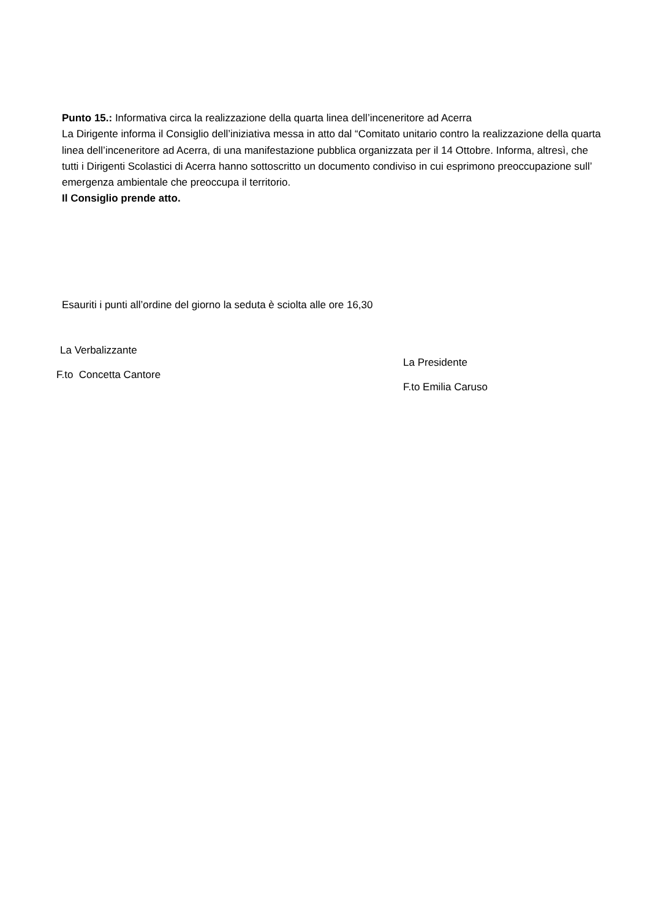Punto 15.: Informativa circa la realizzazione della quarta linea dell’inceneritore ad Acerra
La Dirigente informa il Consiglio dell’iniziativa messa in atto dal “Comitato unitario contro la realizzazione della quarta linea dell’inceneritore ad Acerra, di una manifestazione pubblica organizzata per il 14 Ottobre. Informa, altresì, che tutti i Dirigenti Scolastici di Acerra hanno sottoscritto un documento condiviso in cui esprimono preoccupazione sull’ emergenza ambientale che preoccupa il territorio.
Il Consiglio prende atto.
Esauriti i punti all’ordine del giorno la seduta è sciolta alle ore 16,30
La Verbalizzante
F.to Concetta Cantore
La Presidente
F.to Emilia Caruso